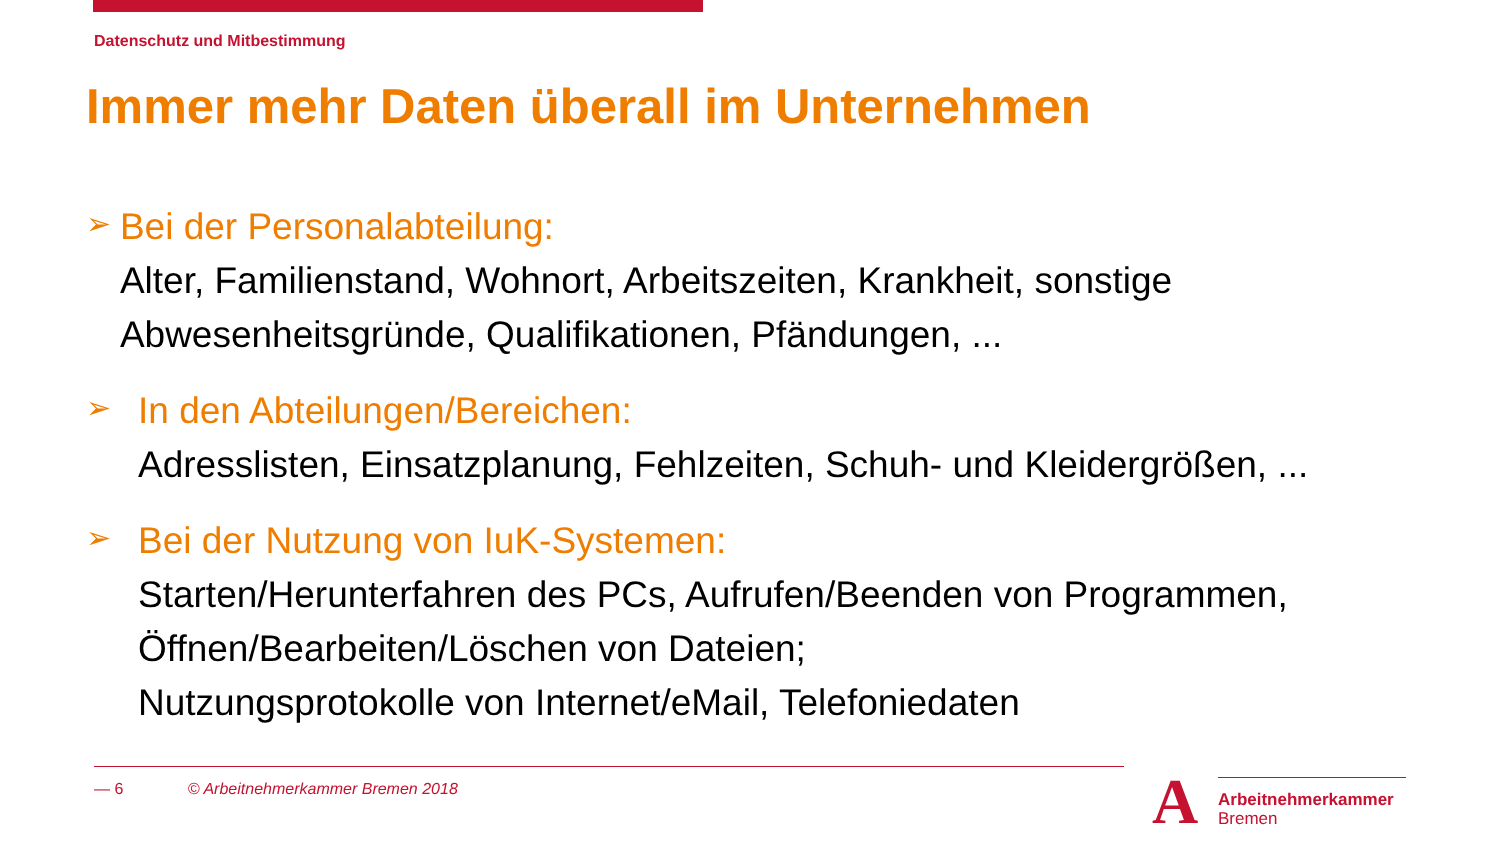Datenschutz und Mitbestimmung
Immer mehr Daten überall im Unternehmen
➢
Bei der Personalabteilung:
Alter, Familienstand, Wohnort, Arbeitszeiten, Krankheit, sonstige Abwesenheitsgründe, Qualifikationen, Pfändungen, ...
➢
In den Abteilungen/Bereichen:
Adresslisten, Einsatzplanung, Fehlzeiten, Schuh- und Kleidergrößen, ...
➢
Bei der Nutzung von IuK-Systemen:
Starten/Herunterfahren des PCs, Aufrufen/Beenden von Programmen,
Öffnen/Bearbeiten/Löschen von Dateien;
Nutzungsprotokolle von Internet/eMail, Telefoniedaten
— 6 © Arbeitnehmerkammer Bremen 2018
A
Arbeitnehmerkammer
Bremen